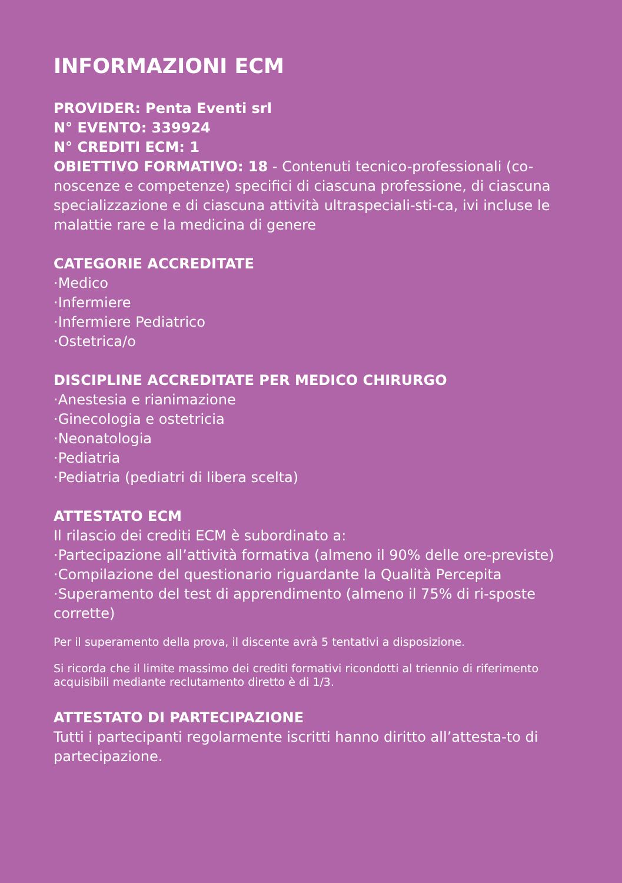INFORMAZIONI ECM
PROVIDER: Penta Eventi srl
N° EVENTO: 339924
N° CREDITI ECM: 1
OBIETTIVO FORMATIVO: 18 - Contenuti tecnico-professionali (co-noscenze e competenze) specifici di ciascuna professione, di ciascuna specializzazione e di ciascuna attività ultraspeciali-sti-ca, ivi incluse le malattie rare e la medicina di genere
CATEGORIE ACCREDITATE
·Medico
·Infermiere
·Infermiere Pediatrico
·Ostetrica/o
DISCIPLINE ACCREDITATE PER MEDICO CHIRURGO
·Anestesia e rianimazione
·Ginecologia e ostetricia
·Neonatologia
·Pediatria
·Pediatria (pediatri di libera scelta)
ATTESTATO ECM
Il rilascio dei crediti ECM è subordinato a:
·Partecipazione all’attività formativa (almeno il 90% delle ore-previste)
·Compilazione del questionario riguardante la Qualità Percepita
·Superamento del test di apprendimento (almeno il 75% di ri-sposte corrette)
Per il superamento della prova, il discente avrà 5 tentativi a disposizione.
Si ricorda che il limite massimo dei crediti formativi ricondotti al triennio di riferimento acquisibili mediante reclutamento diretto è di 1/3.
ATTESTATO DI PARTECIPAZIONE
Tutti i partecipanti regolarmente iscritti hanno diritto all’attesta-to di partecipazione.